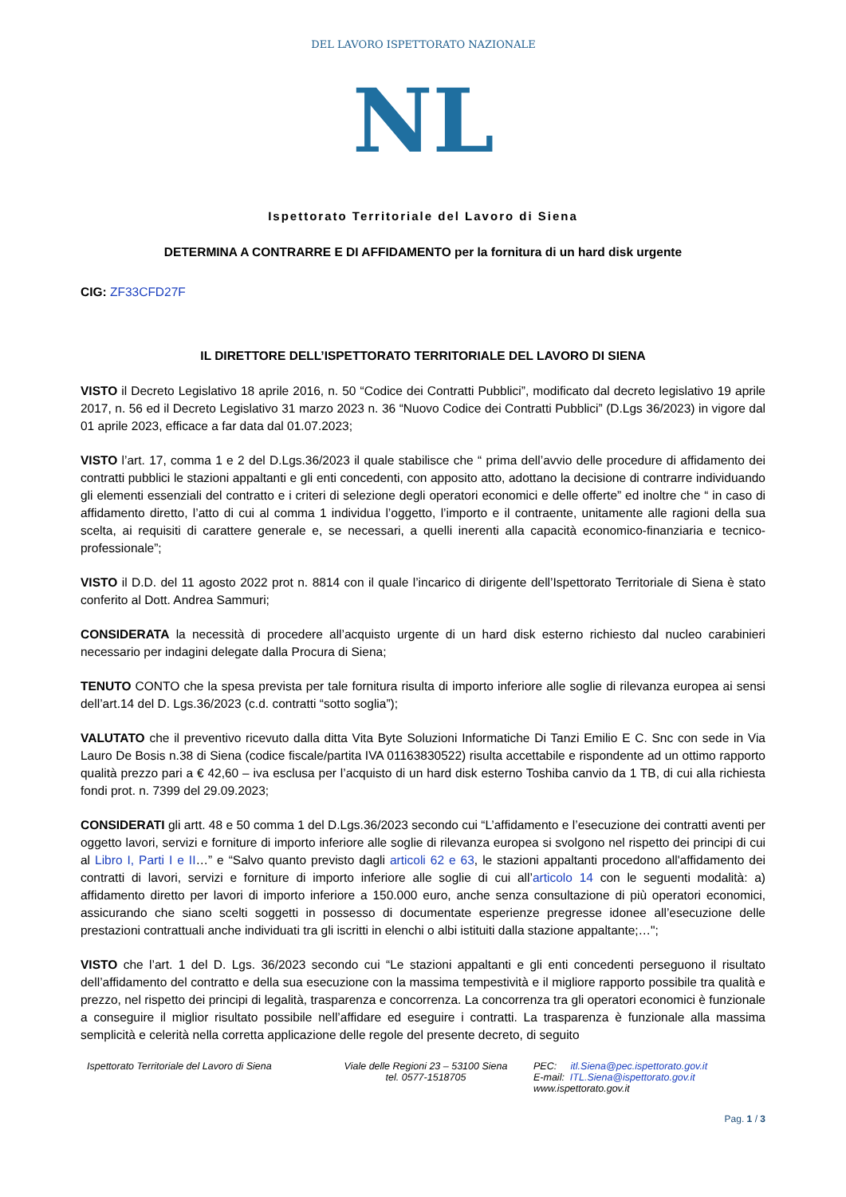DEL LAVORO ISPETTORATO NAZIONALE
NL
Ispettorato Territoriale del Lavoro di Siena
DETERMINA A CONTRARRE E DI AFFIDAMENTO per la fornitura di un hard disk urgente
CIG: ZF33CFD27F
IL DIRETTORE DELL’ISPETTORATO TERRITORIALE DEL LAVORO DI SIENA
VISTO il Decreto Legislativo 18 aprile 2016, n. 50 “Codice dei Contratti Pubblici”, modificato dal decreto legislativo 19 aprile 2017, n. 56 ed il Decreto Legislativo 31 marzo 2023 n. 36 “Nuovo Codice dei Contratti Pubblici” (D.Lgs 36/2023) in vigore dal 01 aprile 2023, efficace a far data dal 01.07.2023;
VISTO l’art. 17, comma 1 e 2 del D.Lgs.36/2023 il quale stabilisce che “ prima dell’avvio delle procedure di affidamento dei contratti pubblici le stazioni appaltanti e gli enti concedenti, con apposito atto, adottano la decisione di contrarre individuando gli elementi essenziali del contratto e i criteri di selezione degli operatori economici e delle offerte” ed inoltre che “ in caso di affidamento diretto, l’atto di cui al comma 1 individua l’oggetto, l’importo e il contraente, unitamente alle ragioni della sua scelta, ai requisiti di carattere generale e, se necessari, a quelli inerenti alla capacità economico-finanziaria e tecnico-professionale”;
VISTO il D.D. del 11 agosto 2022 prot n. 8814 con il quale l’incarico di dirigente dell’Ispettorato Territoriale di Siena è stato conferito al Dott. Andrea Sammuri;
CONSIDERATA la necessità di procedere all’acquisto urgente di un hard disk esterno richiesto dal nucleo carabinieri necessario per indagini delegate dalla Procura di Siena;
TENUTO CONTO che la spesa prevista per tale fornitura risulta di importo inferiore alle soglie di rilevanza europea ai sensi dell’art.14 del D. Lgs.36/2023 (c.d. contratti “sotto soglia”);
VALUTATO che il preventivo ricevuto dalla ditta Vita Byte Soluzioni Informatiche Di Tanzi Emilio E C. Snc con sede in Via Lauro De Bosis n.38 di Siena (codice fiscale/partita IVA 01163830522) risulta accettabile e rispondente ad un ottimo rapporto qualità prezzo pari a € 42,60 – iva esclusa per l’acquisto di un hard disk esterno Toshiba canvio da 1 TB, di cui alla richiesta fondi prot. n. 7399 del 29.09.2023;
CONSIDERATI gli artt. 48 e 50 comma 1 del D.Lgs.36/2023 secondo cui “L’affidamento e l’esecuzione dei contratti aventi per oggetto lavori, servizi e forniture di importo inferiore alle soglie di rilevanza europea si svolgono nel rispetto dei principi di cui al Libro I, Parti I e II…” e “Salvo quanto previsto dagli articoli 62 e 63, le stazioni appaltanti procedono all'affidamento dei contratti di lavori, servizi e forniture di importo inferiore alle soglie di cui all’articolo 14 con le seguenti modalità: a) affidamento diretto per lavori di importo inferiore a 150.000 euro, anche senza consultazione di più operatori economici, assicurando che siano scelti soggetti in possesso di documentate esperienze pregresse idonee all’esecuzione delle prestazioni contrattuali anche individuati tra gli iscritti in elenchi o albi istituiti dalla stazione appaltante;…";
VISTO che l’art. 1 del D. Lgs. 36/2023 secondo cui “Le stazioni appaltanti e gli enti concedenti perseguono il risultato dell’affidamento del contratto e della sua esecuzione con la massima tempestività e il migliore rapporto possibile tra qualità e prezzo, nel rispetto dei principi di legalità, trasparenza e concorrenza. La concorrenza tra gli operatori economici è funzionale a conseguire il miglior risultato possibile nell’affidare ed eseguire i contratti. La trasparenza è funzionale alla massima semplicità e celerità nella corretta applicazione delle regole del presente decreto, di seguito
Ispettorato Territoriale del Lavoro di Siena
Viale delle Regioni 23 – 53100 Siena
tel. 0577-1518705
PEC: itl.Siena@pec.ispettorato.gov.it
E-mail: ITL.Siena@ispettorato.gov.it
www.ispettorato.gov.it
Pag. 1 / 3